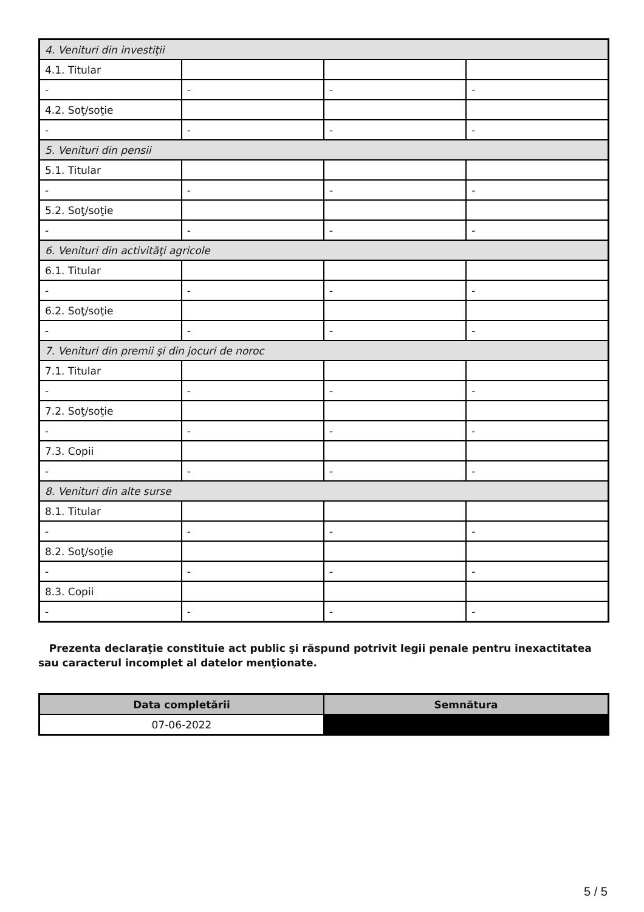| 4. Venituri din investiţii | | | |
| 4.1. Titular | | | |
| - | - | - | - |
| 4.2. Soţ/soţie | | | |
| - | - | - | - |
| 5. Venituri din pensii | | | |
| 5.1. Titular | | | |
| - | - | - | - |
| 5.2. Soţ/soţie | | | |
| - | - | - | - |
| 6. Venituri din activităţi agricole | | | |
| 6.1. Titular | | | |
| - | - | - | - |
| 6.2. Soţ/soţie | | | |
| - | - | - | - |
| 7. Venituri din premii şi din jocuri de noroc | | | |
| 7.1. Titular | | | |
| - | - | - | - |
| 7.2. Soţ/soţie | | | |
| - | - | - | - |
| 7.3. Copii | | | |
| - | - | - | - |
| 8. Venituri din alte surse | | | |
| 8.1. Titular | | | |
| - | - | - | - |
| 8.2. Soţ/soţie | | | |
| - | - | - | - |
| 8.3. Copii | | | |
| - | - | - | - |
Prezenta declaraţie constituie act public şi răspund potrivit legii penale pentru inexactitatea sau caracterul incomplet al datelor menţionate.
| Data completării | Semnătura |
| --- | --- |
| 07-06-2022 | |
5 / 5